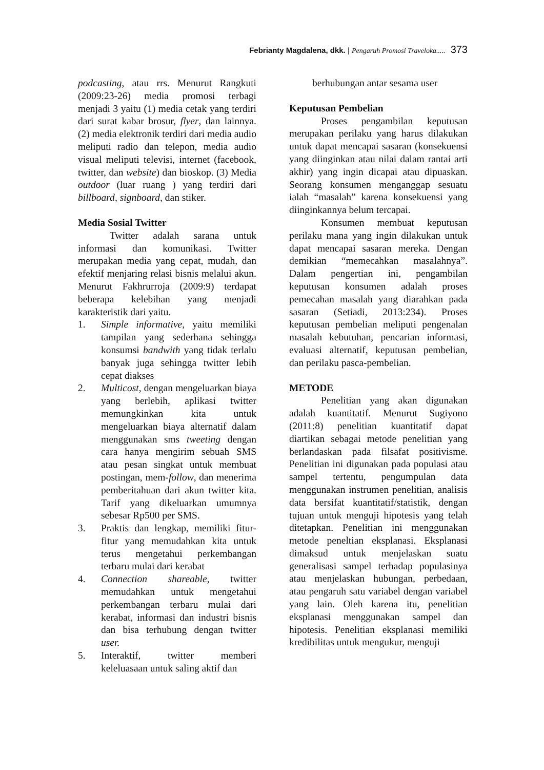Febrianty Magdalena, dkk. | Pengaruh Promosi Traveloka..... 373
podcasting, atau rrs. Menurut Rangkuti (2009:23-26) media promosi terbagi menjadi 3 yaitu (1) media cetak yang terdiri dari surat kabar brosur, flyer, dan lainnya. (2) media elektronik terdiri dari media audio meliputi radio dan telepon, media audio visual meliputi televisi, internet (facebook, twitter, dan website) dan bioskop. (3) Media outdoor (luar ruang ) yang terdiri dari billboard, signboard, dan stiker.
Media Sosial Twitter
Twitter adalah sarana untuk informasi dan komunikasi. Twitter merupakan media yang cepat, mudah, dan efektif menjaring relasi bisnis melalui akun. Menurut Fakhrurroja (2009:9) terdapat beberapa kelebihan yang menjadi karakteristik dari yaitu.
1. Simple informative, yaitu memiliki tampilan yang sederhana sehingga konsumsi bandwith yang tidak terlalu banyak juga sehingga twitter lebih cepat diakses
2. Multicost, dengan mengeluarkan biaya yang berlebih, aplikasi twitter memungkinkan kita untuk mengeluarkan biaya alternatif dalam menggunakan sms tweeting dengan cara hanya mengirim sebuah SMS atau pesan singkat untuk membuat postingan, mem-follow, dan menerima pemberitahuan dari akun twitter kita. Tarif yang dikeluarkan umumnya sebesar Rp500 per SMS.
3. Praktis dan lengkap, memiliki fitur-fitur yang memudahkan kita untuk terus mengetahui perkembangan terbaru mulai dari kerabat
4. Connection shareable, twitter memudahkan untuk mengetahui perkembangan terbaru mulai dari kerabat, informasi dan industri bisnis dan bisa terhubung dengan twitter user.
5. Interaktif, twitter memberi keleluasaan untuk saling aktif dan
berhubungan antar sesama user
Keputusan Pembelian
Proses pengambilan keputusan merupakan perilaku yang harus dilakukan untuk dapat mencapai sasaran (konsekuensi yang diinginkan atau nilai dalam rantai arti akhir) yang ingin dicapai atau dipuaskan. Seorang konsumen menganggap sesuatu ialah “masalah” karena konsekuensi yang diinginkannya belum tercapai.
Konsumen membuat keputusan perilaku mana yang ingin dilakukan untuk dapat mencapai sasaran mereka. Dengan demikian “memecahkan masalahnya”. Dalam pengertian ini, pengambilan keputusan konsumen adalah proses pemecahan masalah yang diarahkan pada sasaran (Setiadi, 2013:234). Proses keputusan pembelian meliputi pengenalan masalah kebutuhan, pencarian informasi, evaluasi alternatif, keputusan pembelian, dan perilaku pasca-pembelian.
METODE
Penelitian yang akan digunakan adalah kuantitatif. Menurut Sugiyono (2011:8) penelitian kuantitatif dapat diartikan sebagai metode penelitian yang berlandaskan pada filsafat positivisme. Penelitian ini digunakan pada populasi atau sampel tertentu, pengumpulan data menggunakan instrumen penelitian, analisis data bersifat kuantitatif/statistik, dengan tujuan untuk menguji hipotesis yang telah ditetapkan. Penelitian ini menggunakan metode peneltian eksplanasi. Eksplanasi dimaksud untuk menjelaskan suatu generalisasi sampel terhadap populasinya atau menjelaskan hubungan, perbedaan, atau pengaruh satu variabel dengan variabel yang lain. Oleh karena itu, penelitian eksplanasi menggunakan sampel dan hipotesis. Penelitian eksplanasi memiliki kredibilitas untuk mengukur, menguji